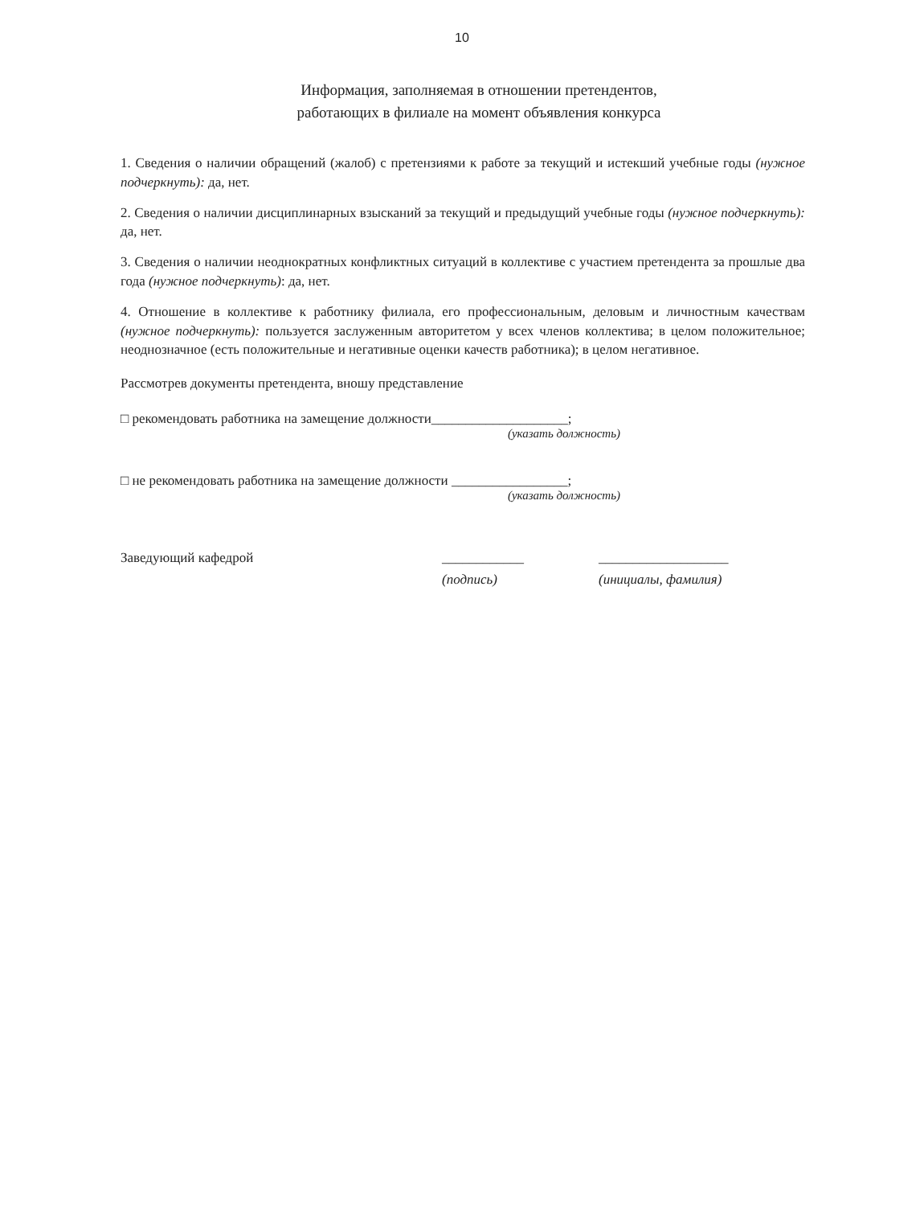10
Информация, заполняемая в отношении претендентов,
работающих в филиале на момент объявления конкурса
1. Сведения о наличии обращений (жалоб) с претензиями к работе за текущий и истекший учебные годы (нужное подчеркнуть): да, нет.
2. Сведения о наличии дисциплинарных взысканий за текущий и предыдущий учебные годы (нужное подчеркнуть): да, нет.
3. Сведения о наличии неоднократных конфликтных ситуаций в коллективе с участием претендента за прошлые два года (нужное подчеркнуть): да, нет.
4. Отношение в коллективе к работнику филиала, его профессиональным, деловым и личностным качествам (нужное подчеркнуть): пользуется заслуженным авторитетом у всех членов коллектива; в целом положительное; неоднозначное (есть положительные и негативные оценки качеств работника); в целом негативное.
Рассмотрев документы претендента, вношу представление
□ рекомендовать работника на замещение должности____________________;
(указать должность)
□ не рекомендовать работника на замещение должности _________________;
(указать должность)
Заведующий кафедрой ____________
(подпись)
___________________
(инициалы, фамилия)